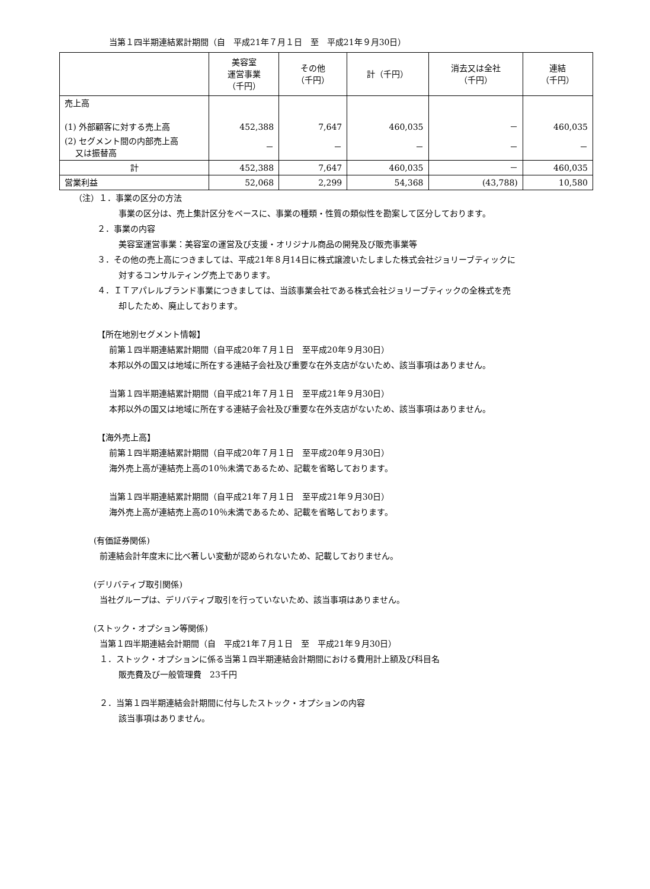当第１四半期連結累計期間（自　平成21年７月１日　至　平成21年９月30日）
| | 美容室 運営事業 （千円） | その他 （千円） | 計（千円） | 消去又は全社 （千円） | 連結 （千円） |
| --- | --- | --- | --- | --- | --- |
| 売上高 (1) 外部顧客に対する売上高 | 452,388 | 7,647 | 460,035 | － | 460,035 |
| (2) セグメント間の内部売上高 又は振替高 | － | － | － | － | － |
| 計 | 452,388 | 7,647 | 460,035 | － | 460,035 |
| 営業利益 | 52,068 | 2,299 | 54,368 | (43,788) | 10,580 |
（注）１．事業の区分の方法
事業の区分は、売上集計区分をベースに、事業の種類・性質の類似性を勘案して区分しております。
２．事業の内容
美容室運営事業：美容室の運営及び支援・オリジナル商品の開発及び販売事業等
３．その他の売上高につきましては、平成21年８月14日に株式譲渡いたしました株式会社ジョリーブティックに
対するコンサルティング売上であります。
４．ＩＴアパレルブランド事業につきましては、当該事業会社である株式会社ジョリーブティックの全株式を売
却したため、廃止しております。
【所在地別セグメント情報】
前第１四半期連結累計期間（自平成20年７月１日　至平成20年９月30日）
本邦以外の国又は地域に所在する連結子会社及び重要な在外支店がないため、該当事項はありません。
当第１四半期連結累計期間（自平成21年７月１日　至平成21年９月30日）
本邦以外の国又は地域に所在する連結子会社及び重要な在外支店がないため、該当事項はありません。
【海外売上高】
前第１四半期連結累計期間（自平成20年７月１日　至平成20年９月30日）
海外売上高が連結売上高の10％未満であるため、記載を省略しております。
当第１四半期連結累計期間（自平成21年７月１日　至平成21年９月30日）
海外売上高が連結売上高の10％未満であるため、記載を省略しております。
(有価証券関係)
前連結会計年度末に比べ著しい変動が認められないため、記載しておりません。
(デリバティブ取引関係)
当社グループは、デリバティブ取引を行っていないため、該当事項はありません。
(ストック・オプション等関係)
当第１四半期連結会計期間（自　平成21年７月１日　至　平成21年９月30日）
１．ストック・オプションに係る当第１四半期連結会計期間における費用計上額及び科目名
販売費及び一般管理費　23千円
２．当第１四半期連結会計期間に付与したストック・オプションの内容
該当事項はありません。